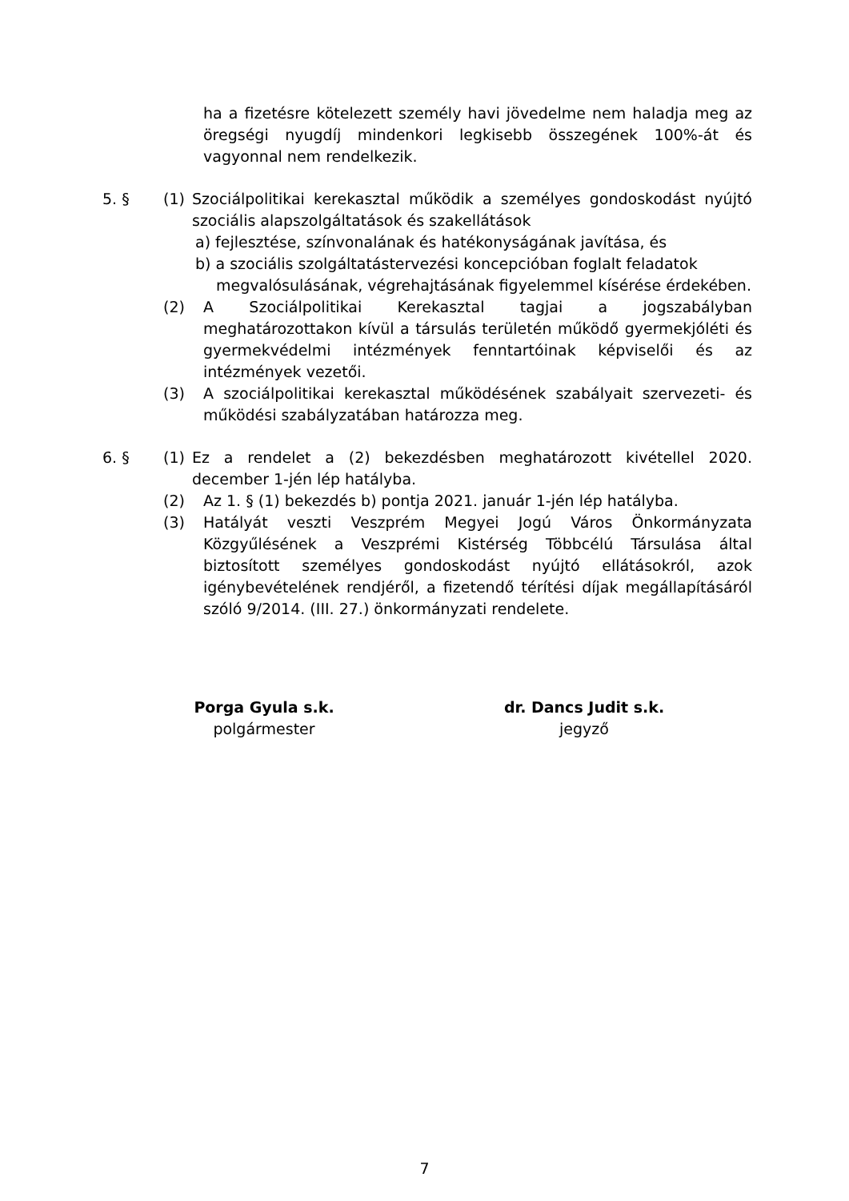ha a fizetésre kötelezett személy havi jövedelme nem haladja meg az öregségi nyugdíj mindenkori legkisebb összegének 100%-át és vagyonnal nem rendelkezik.
5. § (1) Szociálpolitikai kerekasztal működik a személyes gondoskodást nyújtó szociális alapszolgáltatások és szakellátások
a) fejlesztése, színvonalának és hatékonyságának javítása, és
b) a szociális szolgáltatástervezési koncepcióban foglalt feladatok
megvalósulásának, végrehajtásának figyelemmel kísérése érdekében.
(2) A Szociálpolitikai Kerekasztal tagjai a jogszabályban meghatározottakon kívül a társulás területén működő gyermekjóléti és gyermekvédelmi intézmények fenntartóinak képviselői és az intézmények vezetői.
(3) A szociálpolitikai kerekasztal működésének szabályait szervezeti- és működési szabályzatában határozza meg.
6. § (1) Ez a rendelet a (2) bekezdésben meghatározott kivétellel 2020. december 1-jén lép hatályba.
(2) Az 1. § (1) bekezdés b) pontja 2021. január 1-jén lép hatályba.
(3) Hatályát veszti Veszprém Megyei Jogú Város Önkormányzata Közgyűlésének a Veszprémi Kistérség Többcélú Társulása által biztosított személyes gondoskodást nyújtó ellátásokról, azok igénybevételének rendjéről, a fizetendő térítési díjak megállapításáról szóló 9/2014. (III. 27.) önkormányzati rendelete.
Porga Gyula s.k.
polgármester
dr. Dancs Judit s.k.
jegyző
7